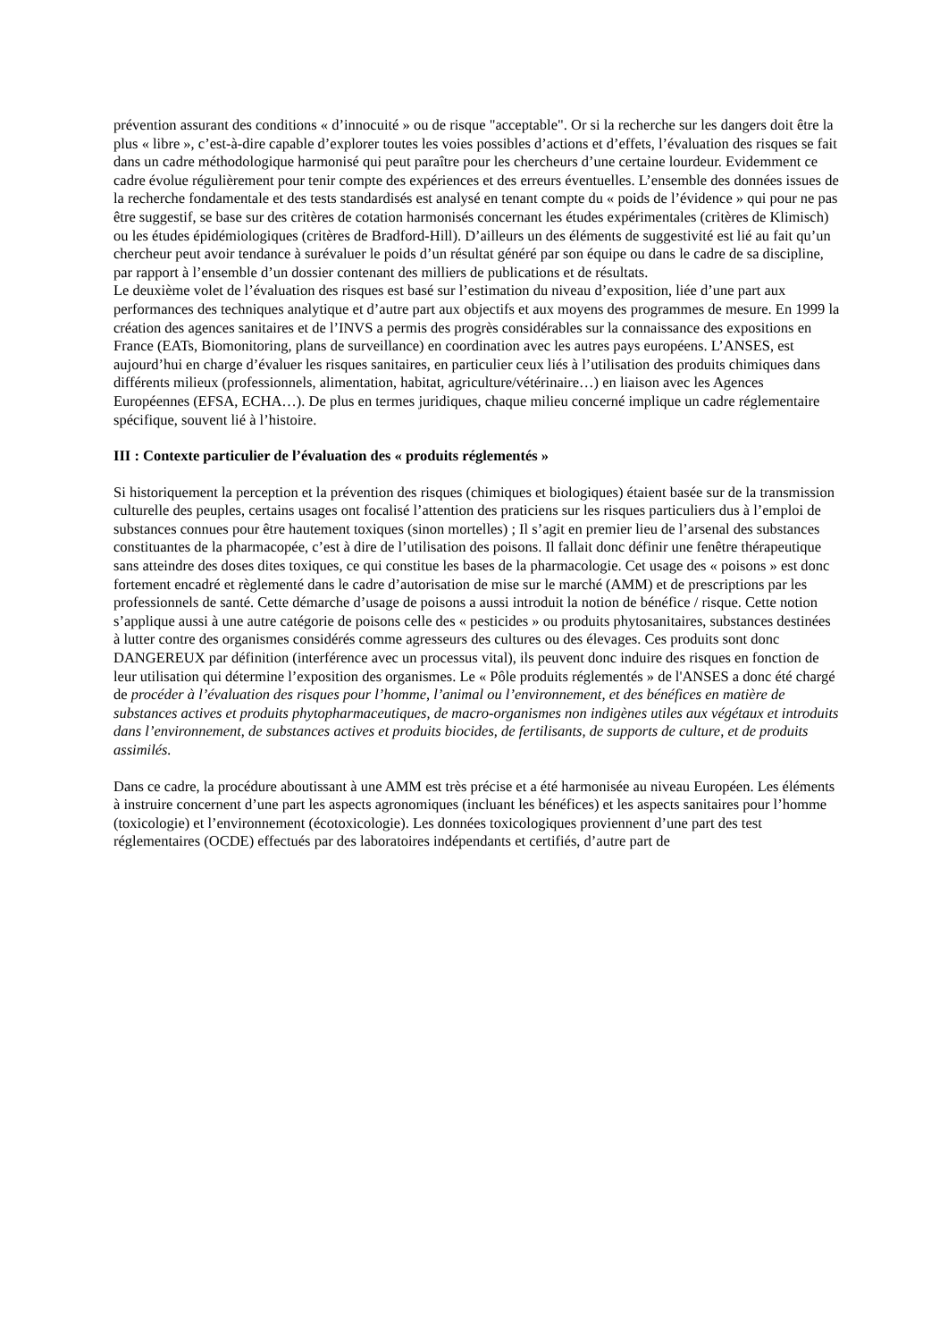prévention assurant des conditions « d’innocuité » ou de risque "acceptable". Or si la recherche sur les dangers doit être la plus « libre », c’est-à-dire capable d’explorer toutes les voies possibles d’actions et d’effets, l’évaluation des risques se fait dans un cadre méthodologique harmonisé qui peut paraître pour les chercheurs d’une certaine lourdeur. Evidemment ce cadre évolue régulièrement pour tenir compte des expériences et des erreurs éventuelles. L’ensemble des données issues de la recherche fondamentale et des tests standardisés est analysé en tenant compte du « poids de l’évidence » qui pour ne pas être suggestif, se base sur des critères de cotation harmonisés concernant les études expérimentales (critères de Klimisch) ou les études épidémiologiques (critères de Bradford-Hill). D’ailleurs un des éléments de suggestivité est lié au fait qu’un chercheur peut avoir tendance à surévaluer le poids d’un résultat généré par son équipe ou dans le cadre de sa discipline, par rapport à l’ensemble d’un dossier contenant des milliers de publications et de résultats.
Le deuxième volet de l’évaluation des risques est basé sur l’estimation du niveau d’exposition, liée d’une part aux performances des techniques analytique et d’autre part aux objectifs et aux moyens des programmes de mesure. En 1999 la création des agences sanitaires et de l’INVS a permis des progrès considérables sur la connaissance des expositions en France (EATs, Biomonitoring, plans de surveillance) en coordination avec les autres pays européens. L’ANSES, est aujourd’hui en charge d’évaluer les risques sanitaires, en particulier ceux liés à l’utilisation des produits chimiques dans différents milieux (professionnels, alimentation, habitat, agriculture/vétérinaire…) en liaison avec les Agences Européennes (EFSA, ECHA…). De plus en termes juridiques, chaque milieu concerné implique un cadre réglementaire spécifique, souvent lié à l’histoire.
III : Contexte particulier de l’évaluation des « produits réglementés »
Si historiquement la perception et la prévention des risques (chimiques et biologiques) étaient basée sur de la transmission culturelle des peuples, certains usages ont focalisé l’attention des praticiens sur les risques particuliers dus à l’emploi de substances connues pour être hautement toxiques (sinon mortelles) ; Il s’agit en premier lieu de l’arsenal des substances constituantes de la pharmacopée, c’est à dire de l’utilisation des poisons. Il fallait donc définir une fenêtre thérapeutique sans atteindre des doses dites toxiques, ce qui constitue les bases de la pharmacologie. Cet usage des « poisons » est donc fortement encadré et règlementé dans le cadre d’autorisation de mise sur le marché (AMM) et de prescriptions par les professionnels de santé. Cette démarche d’usage de poisons a aussi introduit la notion de bénéfice / risque. Cette notion s’applique aussi à une autre catégorie de poisons celle des « pesticides » ou produits phytosanitaires, substances destinées à lutter contre des organismes considérés comme agresseurs des cultures ou des élevages. Ces produits sont donc DANGEREUX par définition (interférence avec un processus vital), ils peuvent donc induire des risques en fonction de leur utilisation qui détermine l’exposition des organismes. Le « Pôle produits réglementés » de l'ANSES a donc été chargé de procéder à l’évaluation des risques pour l’homme, l’animal ou l’environnement, et des bénéfices en matière de substances actives et produits phytopharmaceutiques, de macro-organismes non indigènes utiles aux végétaux et introduits dans l’environnement, de substances actives et produits biocides, de fertilisants, de supports de culture, et de produits assimilés.
Dans ce cadre, la procédure aboutissant à une AMM est très précise et a été harmonisée au niveau Européen. Les éléments à instruire concernent d’une part les aspects agronomiques (incluant les bénéfices) et les aspects sanitaires pour l’homme (toxicologie) et l’environnement (écotoxicologie). Les données toxicologiques proviennent d’une part des test réglementaires (OCDE) effectués par des laboratoires indépendants et certifiés, d’autre part de